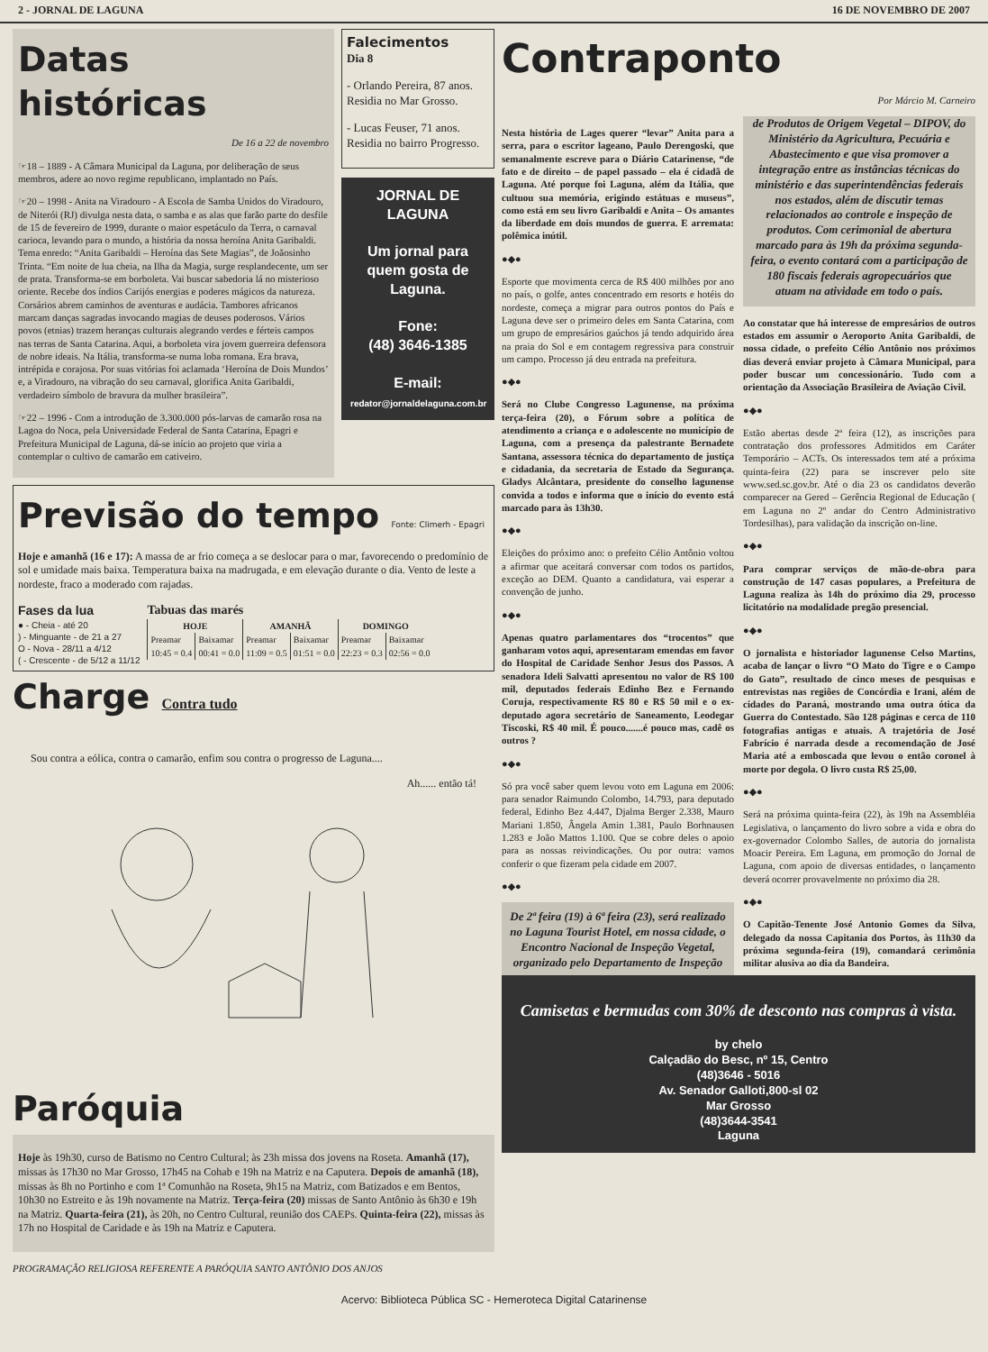2 - JORNAL DE LAGUNA 16 DE NOVEMBRO DE 2007
Datas históricas
De 16 a 22 de novembro
☞18 – 1889 - A Câmara Municipal da Laguna, por deliberação de seus membros, adere ao novo regime republicano, implantado no País.
☞20 – 1998 - Anita na Viradouro - A Escola de Samba Unidos do Viradouro, de Niterói (RJ) divulga nesta data, o samba e as alas que farão parte do desfile de 15 de fevereiro de 1999, durante o maior espetáculo da Terra, o carnaval carioca, levando para o mundo, a história da nossa heroína Anita Garibaldi. Tema enredo: “Anita Garibaldi – Heroína das Sete Magias”, de Joãosinho Trinta. “Em noite de lua cheia, na Ilha da Magia, surge resplandecente, um ser de prata. Transforma-se em borboleta. Vai buscar sabedoria lá no misterioso oriente. Recebe dos índios Carijós energias e poderes mágicos da natureza. Corsários abrem caminhos de aventuras e audácia. Tambores africanos marcam danças sagradas invocando magias de deuses poderosos. Vários povos (etnias) trazem heranças culturais alegrando verdes e férteis campos nas terras de Santa Catarina. Aqui, a borboleta vira jovem guerreira defensora de nobre ideais. Na Itália, transforma-se numa loba romana. Era brava, intrépida e corajosa. Por suas vitórias foi aclamada ‘Heroína de Dois Mundos’ e, a Viradouro, na vibração do seu carnaval, glorifica Anita Garibaldi, verdadeiro símbolo de bravura da mulher brasileira”.
☞22 – 1996 - Com a introdução de 3.300.000 pós-larvas de camarão rosa na Lagoa do Noca, pela Universidade Federal de Santa Catarina, Epagri e Prefeitura Municipal de Laguna, dá-se início ao projeto que viria a contemplar o cultivo de camarão em cativeiro.
Falecimentos
Dia 8
- Orlando Pereira, 87 anos. Residia no Mar Grosso.
- Lucas Feuser, 71 anos. Residia no bairro Progresso.
JORNAL DE LAGUNA
Um jornal para quem gosta de Laguna.
Fone:
(48) 3646-1385
E-mail:
redator@jornaldelaguna.com.br
Previsão do tempo Fonte: Climerh - Epagri
Hoje e amanhã (16 e 17): A massa de ar frio começa a se deslocar para o mar, favorecendo o predomínio de sol e umidade mais baixa. Temperatura baixa na madrugada, e em elevação durante o dia. Vento de leste a nordeste, fraco a moderado com rajadas.
Fases da lua
● - Cheia - até 20
) - Minguante - de 21 a 27
O - Nova - 28/11 a 4/12
( - Crescente - de 5/12 a 11/12
Tabuas das marés
| HOJE | | AMANHÃ | | DOMINGO | |
| --- | --- | --- | --- | --- | --- |
| Preamar | Baixamar | Preamar | Baixamar | Preamar | Baixamar |
| 10:45 = 0.4 | 00:41 = 0.0 | 11:09 = 0.5 | 01:51 = 0.0 | 22:23 = 0.3 | 02:56 = 0.0 |
Charge Contra tudo
Sou contra a eólica, contra o camarão, enfim sou contra o progresso de Laguna....
Ah...... então tá!
Paróquia
Hoje às 19h30, curso de Batismo no Centro Cultural; às 23h missa dos jovens na Roseta. Amanhã (17), missas às 17h30 no Mar Grosso, 17h45 na Cohab e 19h na Matriz e na Caputera. Depois de amanhã (18), missas às 8h no Portinho e com 1ª Comunhão na Roseta, 9h15 na Matriz, com Batizados e em Bentos, 10h30 no Estreito e às 19h novamente na Matriz. Terça-feira (20) missas de Santo Antônio às 6h30 e 19h na Matriz. Quarta-feira (21), às 20h, no Centro Cultural, reunião dos CAEPs. Quinta-feira (22), missas às 17h no Hospital de Caridade e às 19h na Matriz e Caputera.
PROGRAMAÇÃO RELIGIOSA REFERENTE A PARÓQUIA SANTO ANTÔNIO DOS ANJOS
Contraponto
Por Márcio M. Carneiro
Nesta história de Lages querer “levar” Anita para a serra, para o escritor lageano, Paulo Derengoski, que semanalmente escreve para o Diário Catarinense, “de fato e de direito – de papel passado – ela é cidadã de Laguna. Até porque foi Laguna, além da Itália, que cultuou sua memória, erigindo estátuas e museus”, como está em seu livro Garibaldi e Anita – Os amantes da liberdade em dois mundos de guerra. E arremata: polêmica inútil.
●◆●
Esporte que movimenta cerca de R$ 400 milhões por ano no país, o golfe, antes concentrado em resorts e hotéis do nordeste, começa a migrar para outros pontos do País e Laguna deve ser o primeiro deles em Santa Catarina, com um grupo de empresários gaúchos já tendo adquirido área na praia do Sol e em contagem regressiva para construir um campo. Processo já deu entrada na prefeitura.
●◆●
Será no Clube Congresso Lagunense, na próxima terça-feira (20), o Fórum sobre a política de atendimento a criança e o adolescente no município de Laguna, com a presença da palestrante Bernadete Santana, assessora técnica do departamento de justiça e cidadania, da secretaria de Estado da Segurança. Gladys Alcântara, presidente do conselho lagunense convida a todos e informa que o início do evento está marcado para às 13h30.
●◆●
Eleições do próximo ano: o prefeito Célio Antônio voltou a afirmar que aceitará conversar com todos os partidos, exceção ao DEM. Quanto a candidatura, vai esperar a convenção de junho.
●◆●
Apenas quatro parlamentares dos “trocentos” que ganharam votos aqui, apresentaram emendas em favor do Hospital de Caridade Senhor Jesus dos Passos. A senadora Ideli Salvatti apresentou no valor de R$ 100 mil, deputados federais Edinho Bez e Fernando Coruja, respectivamente R$ 80 e R$ 50 mil e o ex-deputado agora secretário de Saneamento, Leodegar Tiscoski, R$ 40 mil. É pouco.......é pouco mas, cadê os outros ?
●◆●
Só pra você saber quem levou voto em Laguna em 2006: para senador Raimundo Colombo, 14.793, para deputado federal, Edinho Bez 4.447, Djalma Berger 2.338, Mauro Mariani 1.850, Ângela Amin 1.381, Paulo Borhnausen 1.283 e João Mattos 1.100. Que se cobre deles o apoio para as nossas reivindicações. Ou por outra: vamos conferir o que fizeram pela cidade em 2007.
●◆●
De 2ª feira (19) à 6ª feira (23), será realizado no Laguna Tourist Hotel, em nossa cidade, o Encontro Nacional de Inspeção Vegetal, organizado pelo Departamento de Inspeção de Produtos de Origem Vegetal – DIPOV, do Ministério da Agricultura, Pecuária e Abastecimento e que visa promover a integração entre as instâncias técnicas do ministério e das superintendências federais nos estados, além de discutir temas relacionados ao controle e inspeção de produtos. Com cerimonial de abertura marcado para às 19h da próxima segunda-feira, o evento contará com a participação de 180 fiscais federais agropecuários que atuam na atividade em todo o país.
Ao constatar que há interesse de empresários de outros estados em assumir o Aeroporto Anita Garibaldi, de nossa cidade, o prefeito Célio Antônio nos próximos dias deverá enviar projeto à Câmara Municipal, para poder buscar um concessionário. Tudo com a orientação da Associação Brasileira de Aviação Civil.
●◆●
Estão abertas desde 2ª feira (12), as inscrições para contratação dos professores Admitidos em Caráter Temporário – ACTs. Os interessados tem até a próxima quinta-feira (22) para se inscrever pelo site www.sed.sc.gov.br. Até o dia 23 os candidatos deverão comparecer na Gered – Gerência Regional de Educação ( em Laguna no 2º andar do Centro Administrativo Tordesilhas), para validação da inscrição on-line.
●◆●
Para comprar serviços de mão-de-obra para construção de 147 casas populares, a Prefeitura de Laguna realiza às 14h do próximo dia 29, processo licitatório na modalidade pregão presencial.
●◆●
O jornalista e historiador lagunense Celso Martins, acaba de lançar o livro “O Mato do Tigre e o Campo do Gato”, resultado de cinco meses de pesquisas e entrevistas nas regiões de Concórdia e Irani, além de cidades do Paraná, mostrando uma outra ótica da Guerra do Contestado. São 128 páginas e cerca de 110 fotografias antigas e atuais. A trajetória de José Fabrício é narrada desde a recomendação de José Maria até a emboscada que levou o então coronel à morte por degola. O livro custa R$ 25,00.
●◆●
Será na próxima quinta-feira (22), às 19h na Assembléia Legislativa, o lançamento do livro sobre a vida e obra do ex-governador Colombo Salles, de autoria do jornalista Moacir Pereira. Em Laguna, em promoção do Jornal de Laguna, com apoio de diversas entidades, o lançamento deverá ocorrer provavelmente no próximo dia 28.
●◆●
O Capitão-Tenente José Antonio Gomes da Silva, delegado da nossa Capitania dos Portos, às 11h30 da próxima segunda-feira (19), comandará cerimônia militar alusiva ao dia da Bandeira.
Camisetas e bermudas com 30% de desconto nas compras à vista.
by chelo
Calçadão do Besc, nº 15, Centro
(48)3646 - 5016
Av. Senador Galloti,800-sl 02
Mar Grosso
(48)3644-3541
Laguna
Acervo: Biblioteca Pública SC - Hemeroteca Digital Catarinense